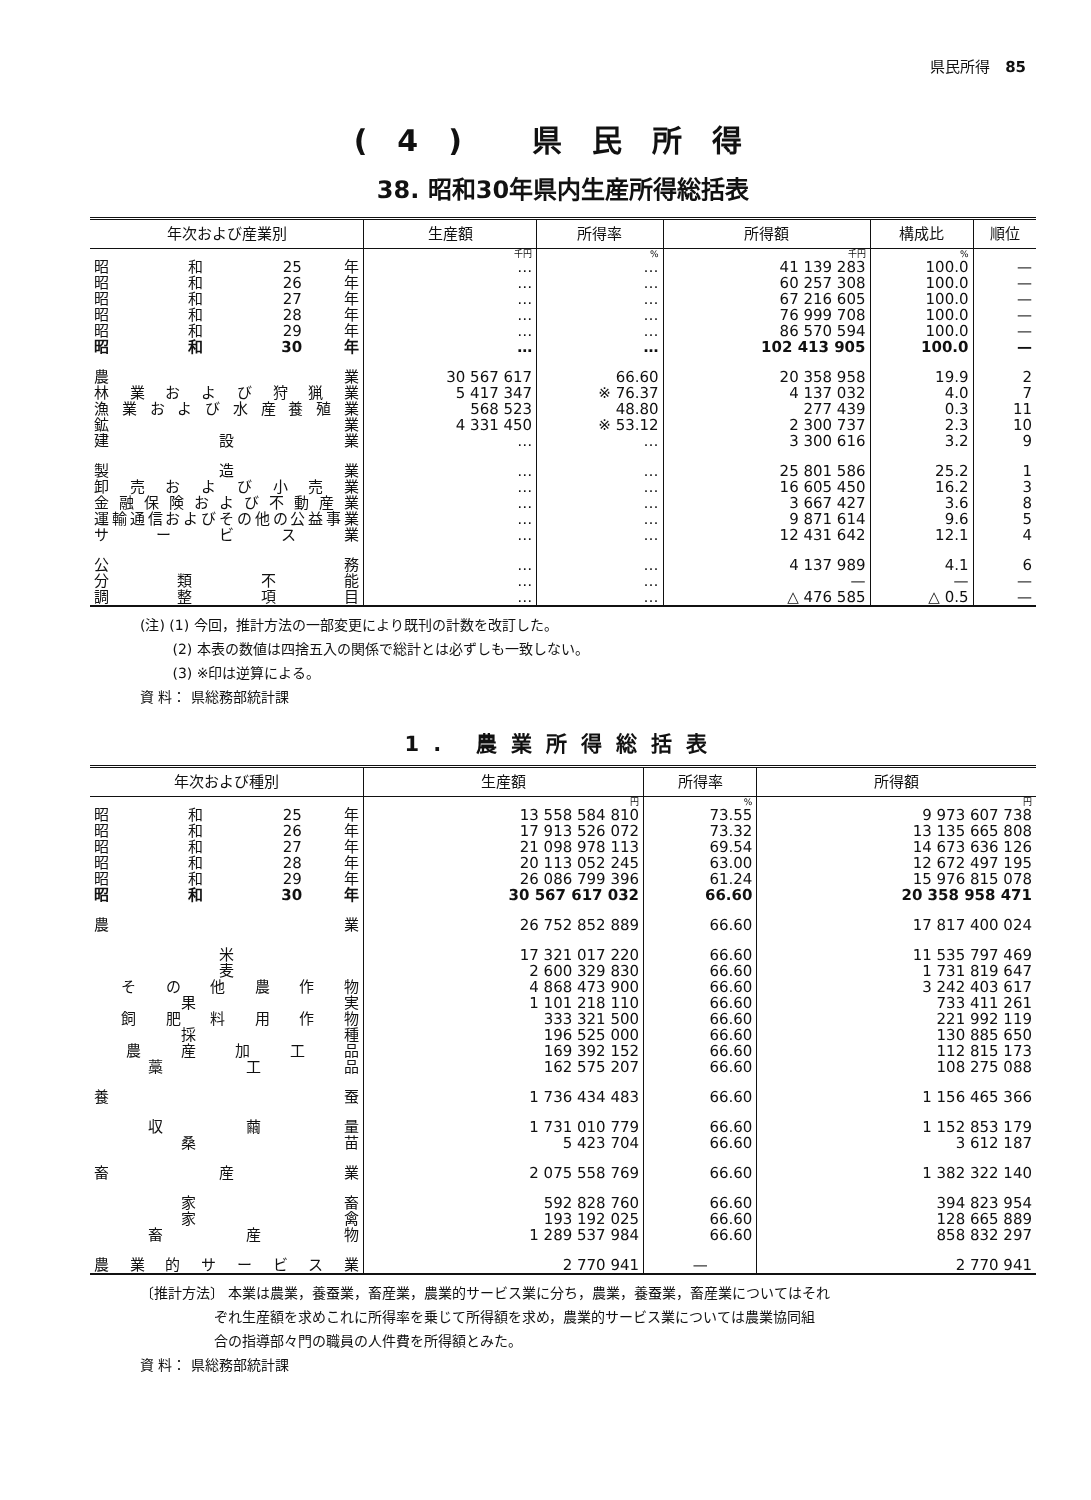県民所得　85
(4) 県民所得
38. 昭和30年県内生産所得総括表
| 年次および産業別 | 生産額 | 所得率 | 所得額 | 構成比 | 順位 |
| --- | --- | --- | --- | --- | --- |
| | 千円 | % | 千円 | % | |
| 昭 和 25 年 | … | … | 41 139 283 | 100.0 | — |
| 昭 和 26 年 | … | … | 60 257 308 | 100.0 | — |
| 昭 和 27 年 | … | … | 67 216 605 | 100.0 | — |
| 昭 和 28 年 | … | … | 76 999 708 | 100.0 | — |
| 昭 和 29 年 | … | … | 86 570 594 | 100.0 | — |
| 昭 和 30 年 | … | … | 102 413 905 | 100.0 | — |
| 農 業 | 30 567 617 | 66.60 | 20 358 958 | 19.9 | 2 |
| 林 業 お よ び 狩 猟 業 | 5 417 347 | ※ 76.37 | 4 137 032 | 4.0 | 7 |
| 漁業および水産養殖業 | 568 523 | 48.80 | 277 439 | 0.3 | 11 |
| 鉱 業 | 4 331 450 | ※ 53.12 | 2 300 737 | 2.3 | 10 |
| 建 設 業 | … | … | 3 300 616 | 3.2 | 9 |
| 製 造 業 | … | … | 25 801 586 | 25.2 | 1 |
| 卸 売 お よ び 小 売 業 | … | … | 16 605 450 | 16.2 | 3 |
| 金融保険および不動産業 | … | … | 3 667 427 | 3.6 | 8 |
| 運輸通信およびその他の公益事業 | … | … | 9 871 614 | 9.6 | 5 |
| サ ー ビ ス 業 | … | … | 12 431 642 | 12.1 | 4 |
| 公 務 | … | … | 4 137 989 | 4.1 | 6 |
| 分 類 不 能 | … | … | — | — | — |
| 調 整 項 目 | … | … | △ 476 585 | △ 0.5 | — |
(注) (1) 今回，推計方法の一部変更により既刊の計数を改訂した。
　　 (2) 本表の数値は四捨五入の関係で総計とは必ずしも一致しない。
　　 (3) ※印は逆算による。
資 料： 県総務部統計課
1. 農業所得総括表
| 年次および種別 | 生産額 | 所得率 | 所得額 |
| --- | --- | --- | --- |
| | 円 | % | 円 |
| 昭 和 25 年 | 13 558 584 810 | 73.55 | 9 973 607 738 |
| 昭 和 26 年 | 17 913 526 072 | 73.32 | 13 135 665 808 |
| 昭 和 27 年 | 21 098 978 113 | 69.54 | 14 673 636 126 |
| 昭 和 28 年 | 20 113 052 245 | 63.00 | 12 672 497 195 |
| 昭 和 29 年 | 26 086 799 396 | 61.24 | 15 976 815 078 |
| 昭 和 30 年 | 30 567 617 032 | 66.60 | 20 358 958 471 |
| 農 業 | 26 752 852 889 | 66.60 | 17 817 400 024 |
| 米 | 17 321 017 220 | 66.60 | 11 535 797 469 |
| 麦 | 2 600 329 830 | 66.60 | 1 731 819 647 |
| そ の 他 農 作 物 | 4 868 473 900 | 66.60 | 3 242 403 617 |
| 果 実 | 1 101 218 110 | 66.60 | 733 411 261 |
| 飼 肥 料 用 作 物 | 333 321 500 | 66.60 | 221 992 119 |
| 採 種 | 196 525 000 | 66.60 | 130 885 650 |
| 農 産 加 工 品 | 169 392 152 | 66.60 | 112 815 173 |
| 藁 工 品 | 162 575 207 | 66.60 | 108 275 088 |
| 養 蚕 | 1 736 434 483 | 66.60 | 1 156 465 366 |
| 収 繭 量 | 1 731 010 779 | 66.60 | 1 152 853 179 |
| 桑 苗 | 5 423 704 | 66.60 | 3 612 187 |
| 畜 産 業 | 2 075 558 769 | 66.60 | 1 382 322 140 |
| 家 畜 | 592 828 760 | 66.60 | 394 823 954 |
| 家 禽 | 193 192 025 | 66.60 | 128 665 889 |
| 畜 産 物 | 1 289 537 984 | 66.60 | 858 832 297 |
| 農 業 的 サ ー ビ ス 業 | 2 770 941 | — | 2 770 941 |
〔推計方法〕 本業は農業，養蚕業，畜産業，農業的サービス業に分ち，農業，養蚕業，畜産業についてはそれ
　　　　　 ぞれ生産額を求めこれに所得率を乗じて所得額を求め，農業的サービス業については農業協同組
　　　　　 合の指導部々門の職員の人件費を所得額とみた。
資 料： 県総務部統計課